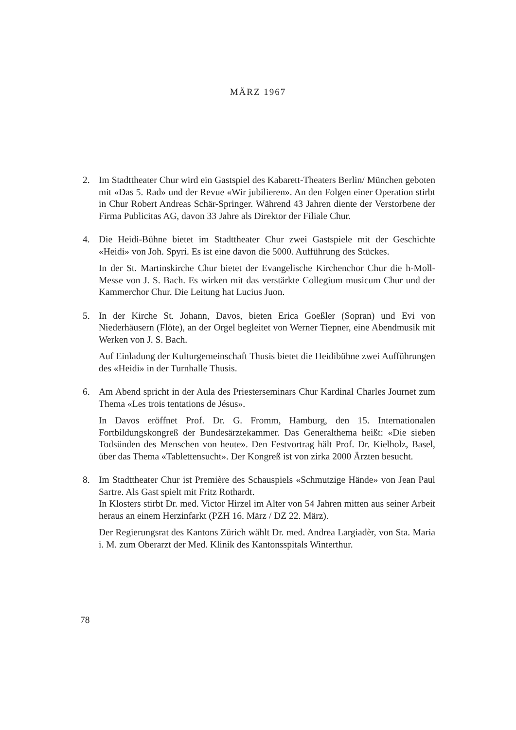MÄRZ 1967
2. Im Stadttheater Chur wird ein Gastspiel des Kabarett-Theaters Berlin/ München geboten mit «Das 5. Rad» und der Revue «Wir jubilieren». An den Folgen einer Operation stirbt in Chur Robert Andreas Schär-Springer. Während 43 Jahren diente der Verstorbene der Firma Publicitas AG, davon 33 Jahre als Direktor der Filiale Chur.
4. Die Heidi-Bühne bietet im Stadttheater Chur zwei Gastspiele mit der Geschichte «Heidi» von Joh. Spyri. Es ist eine davon die 5000. Aufführung des Stückes.
In der St. Martinskirche Chur bietet der Evangelische Kirchenchor Chur die h-Moll-Messe von J. S. Bach. Es wirken mit das verstärkte Collegium musicum Chur und der Kammerchor Chur. Die Leitung hat Lucius Juon.
5. In der Kirche St. Johann, Davos, bieten Erica Goeßler (Sopran) und Evi von Niederhäusern (Flöte), an der Orgel begleitet von Werner Tiepner, eine Abendmusik mit Werken von J. S. Bach.
Auf Einladung der Kulturgemeinschaft Thusis bietet die Heidibühne zwei Aufführungen des «Heidi» in der Turnhalle Thusis.
6. Am Abend spricht in der Aula des Priesterseminars Chur Kardinal Charles Journet zum Thema «Les trois tentations de Jésus».
In Davos eröffnet Prof. Dr. G. Fromm, Hamburg, den 15. Internationalen Fortbildungskongreß der Bundesärztekammer. Das Generalthema heißt: «Die sieben Todsünden des Menschen von heute». Den Festvortrag hält Prof. Dr. Kielholz, Basel, über das Thema «Tablettensucht». Der Kongreß ist von zirka 2000 Ärzten besucht.
8. Im Stadttheater Chur ist Première des Schauspiels «Schmutzige Hände» von Jean Paul Sartre. Als Gast spielt mit Fritz Rothardt.
In Klosters stirbt Dr. med. Victor Hirzel im Alter von 54 Jahren mitten aus seiner Arbeit heraus an einem Herzinfarkt (PZH 16. März / DZ 22. März).
Der Regierungsrat des Kantons Zürich wählt Dr. med. Andrea Largiadèr, von Sta. Maria i. M. zum Oberarzt der Med. Klinik des Kantonsspitals Winterthur.
78